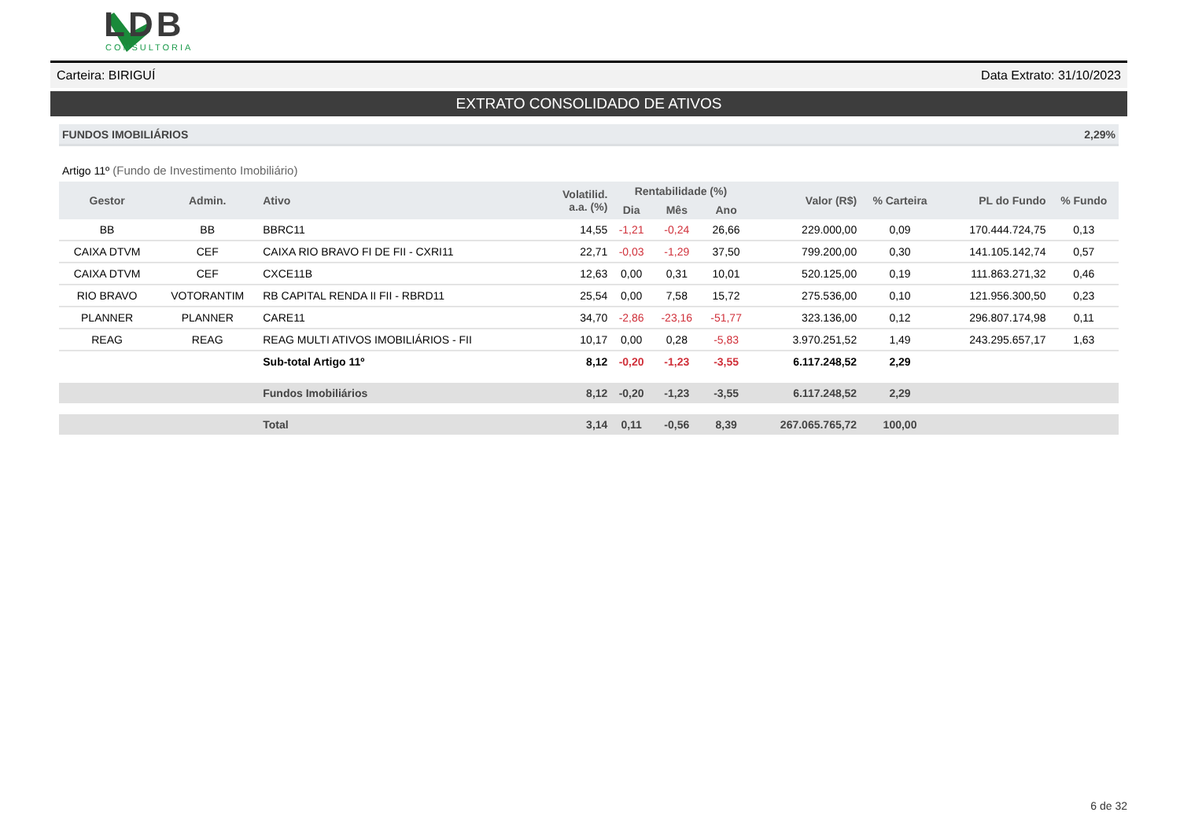LDB
CONSULTORIA
Carteira: BIRIGUÍ Data Extrato: 31/10/2023
EXTRATO CONSOLIDADO DE ATIVOS
FUNDOS IMOBILIÁRIOS 2,29%
Artigo 11º (Fundo de Investimento Imobiliário)
| Gestor | Admin. | Ativo | Volatilid. a.a. (%) | Rentabilidade (%) | | | Valor (R$) | % Carteira | PL do Fundo | % Fundo |
| --- | --- | --- | --- | --- | --- | --- | --- | --- | --- | --- |
| | | | | Dia | Mês | Ano | | | | |
| BB | BB | BBRC11 | 14,55 | -1,21 | -0,24 | 26,66 | 229.000,00 | 0,09 | 170.444.724,75 | 0,13 |
| CAIXA DTVM | CEF | CAIXA RIO BRAVO FI DE FII - CXRI11 | 22,71 | -0,03 | -1,29 | 37,50 | 799.200,00 | 0,30 | 141.105.142,74 | 0,57 |
| CAIXA DTVM | CEF | CXCE11B | 12,63 | 0,00 | 0,31 | 10,01 | 520.125,00 | 0,19 | 111.863.271,32 | 0,46 |
| RIO BRAVO | VOTORANTIM | RB CAPITAL RENDA II FII - RBRD11 | 25,54 | 0,00 | 7,58 | 15,72 | 275.536,00 | 0,10 | 121.956.300,50 | 0,23 |
| PLANNER | PLANNER | CARE11 | 34,70 | -2,86 | -23,16 | -51,77 | 323.136,00 | 0,12 | 296.807.174,98 | 0,11 |
| REAG | REAG | REAG MULTI ATIVOS IMOBILIÁRIOS - FII | 10,17 | 0,00 | 0,28 | -5,83 | 3.970.251,52 | 1,49 | 243.295.657,17 | 1,63 |
| | | Sub-total Artigo 11º | 8,12 | -0,20 | -1,23 | -3,55 | 6.117.248,52 | 2,29 | | |
| | | Fundos Imobiliários | 8,12 | -0,20 | -1,23 | -3,55 | 6.117.248,52 | 2,29 | | |
| | | Total | 3,14 | 0,11 | -0,56 | 8,39 | 267.065.765,72 | 100,00 | | |
6 de 32